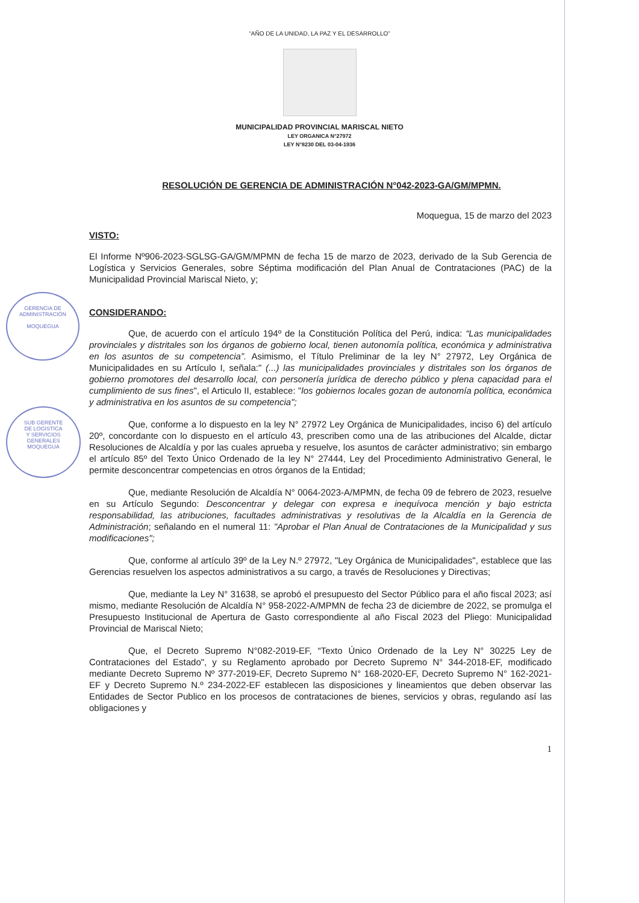GERENCIA DE
ADMINISTRACIÓN
MOQUEGUA
SUB GERENTE
DE LOGISTICA
Y SERVICIOS
GENERALES
MOQUEGUA
“AÑO DE LA UNIDAD, LA PAZ Y EL DESARROLLO”
MUNICIPALIDAD PROVINCIAL MARISCAL NIETO
LEY ORGANICA N°27972
LEY N°8230 DEL 03-04-1936
RESOLUCIÓN DE GERENCIA DE ADMINISTRACIÓN N°042-2023-GA/GM/MPMN.
Moquegua, 15 de marzo del 2023
VISTO:
El Informe Nº906-2023-SGLSG-GA/GM/MPMN de fecha 15 de marzo de 2023, derivado de la Sub Gerencia de Logística y Servicios Generales, sobre Séptima modificación del Plan Anual de Contrataciones (PAC) de la Municipalidad Provincial Mariscal Nieto, y;
CONSIDERANDO:
Que, de acuerdo con el artículo 194º de la Constitución Política del Perú, indica: “Las municipalidades provinciales y distritales son los órganos de gobierno local, tienen autonomía política, económica y administrativa en los asuntos de su competencia”. Asimismo, el Título Preliminar de la ley N° 27972, Ley Orgánica de Municipalidades en su Artículo I, señala:" (...) las municipalidades provinciales y distritales son los órganos de gobierno promotores del desarrollo local, con personería jurídica de derecho público y plena capacidad para el cumplimiento de sus fines", el Articulo II, establece: "los gobiernos locales gozan de autonomía política, económica y administrativa en los asuntos de su competencia";
Que, conforme a lo dispuesto en la ley N° 27972 Ley Orgánica de Municipalidades, inciso 6) del artículo 20º, concordante con lo dispuesto en el artículo 43, prescriben como una de las atribuciones del Alcalde, dictar Resoluciones de Alcaldía y por las cuales aprueba y resuelve, los asuntos de carácter administrativo; sin embargo el artículo 85º del Texto Único Ordenado de la ley N° 27444, Ley del Procedimiento Administrativo General, le permite desconcentrar competencias en otros órganos de la Entidad;
Que, mediante Resolución de Alcaldía N° 0064-2023-A/MPMN, de fecha 09 de febrero de 2023, resuelve en su Artículo Segundo: Desconcentrar y delegar con expresa e inequívoca mención y bajo estricta responsabilidad, las atribuciones, facultades administrativas y resolutivas de la Alcaldía en la Gerencia de Administración; señalando en el numeral 11: "Aprobar el Plan Anual de Contrataciones de la Municipalidad y sus modificaciones";
Que, conforme al artículo 39º de la Ley N.º 27972, "Ley Orgánica de Municipalidades", establece que las Gerencias resuelven los aspectos administrativos a su cargo, a través de Resoluciones y Directivas;
Que, mediante la Ley N° 31638, se aprobó el presupuesto del Sector Público para el año fiscal 2023; así mismo, mediante Resolución de Alcaldía N° 958-2022-A/MPMN de fecha 23 de diciembre de 2022, se promulga el Presupuesto Institucional de Apertura de Gasto correspondiente al año Fiscal 2023 del Pliego: Municipalidad Provincial de Mariscal Nieto;
Que, el Decreto Supremo N°082-2019-EF, “Texto Único Ordenado de la Ley N° 30225 Ley de Contrataciones del Estado", y su Reglamento aprobado por Decreto Supremo N° 344-2018-EF, modificado mediante Decreto Supremo Nº 377-2019-EF, Decreto Supremo N° 168-2020-EF, Decreto Supremo N° 162-2021-EF y Decreto Supremo N.º 234-2022-EF establecen las disposiciones y lineamientos que deben observar las Entidades de Sector Publico en los procesos de contrataciones de bienes, servicios y obras, regulando así las obligaciones y
1